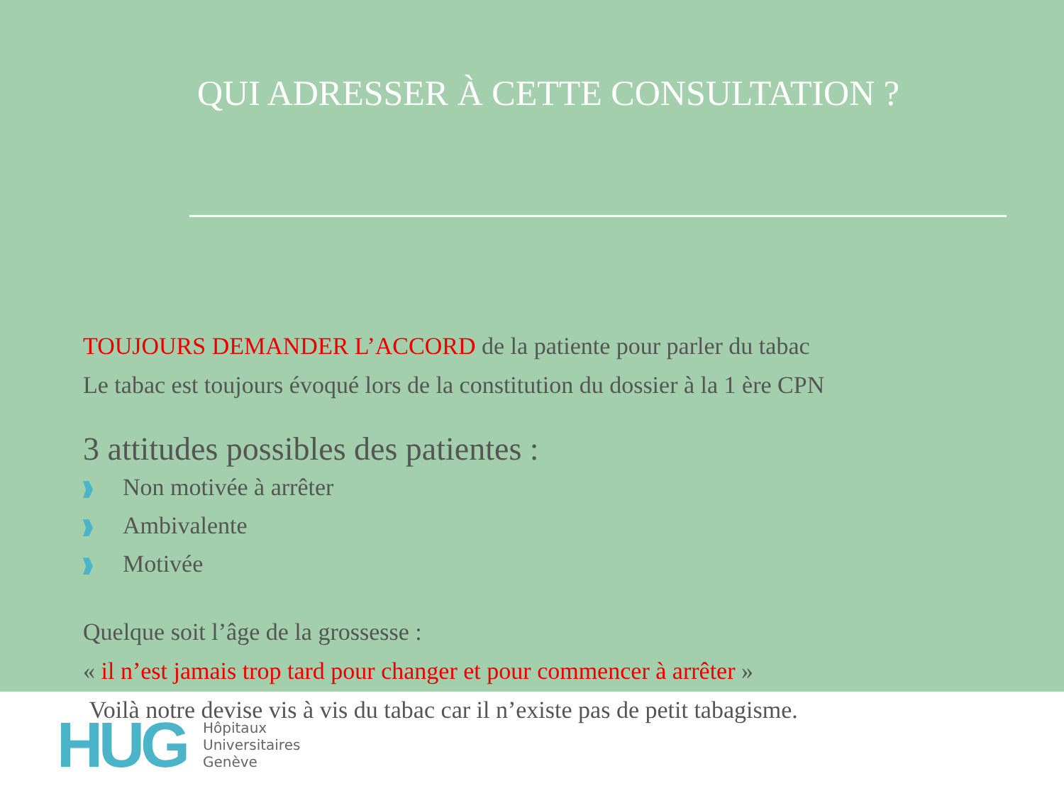QUI ADRESSER À CETTE CONSULTATION ?
TOUJOURS DEMANDER L’ACCORD de la patiente pour parler du tabac
Le tabac est toujours évoqué lors de la constitution du dossier à la 1 ère CPN
3 attitudes possibles des patientes :
Non motivée à arrêter
Ambivalente
Motivée
Quelque soit l’âge de la grossesse :
« il n’est jamais trop tard pour changer et pour commencer à arrêter »
Voilà notre devise vis à vis du tabac car il n’existe pas de petit tabagisme.
HUG
Hôpitaux
Universitaires
Genève